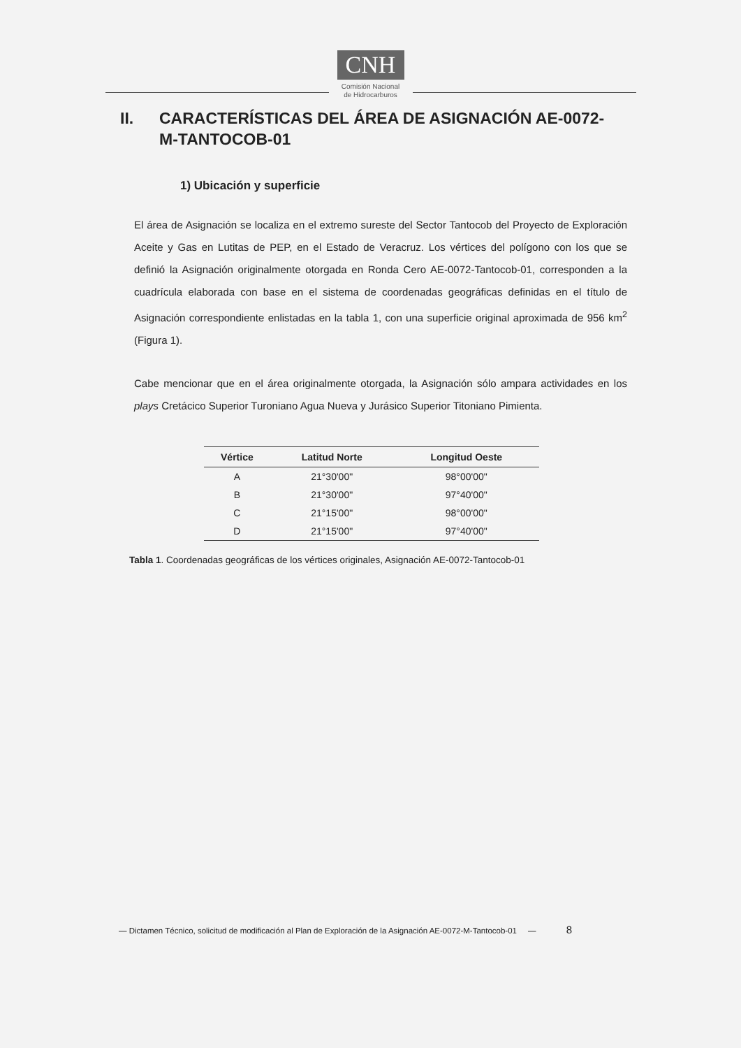CNH
Comisión Nacional
de Hidrocarburos
II. CARACTERÍSTICAS DEL ÁREA DE ASIGNACIÓN AE-0072-
M-TANTOCOB-01
1) Ubicación y superficie
El área de Asignación se localiza en el extremo sureste del Sector Tantocob del Proyecto de Exploración Aceite y Gas en Lutitas de PEP, en el Estado de Veracruz. Los vértices del polígono con los que se definió la Asignación originalmente otorgada en Ronda Cero AE-0072-Tantocob-01, corresponden a la cuadrícula elaborada con base en el sistema de coordenadas geográficas definidas en el título de Asignación correspondiente enlistadas en la tabla 1, con una superficie original aproximada de 956 km<sup>2</sup> (Figura 1).
Cabe mencionar que en el área originalmente otorgada, la Asignación sólo ampara actividades en los plays Cretácico Superior Turoniano Agua Nueva y Jurásico Superior Titoniano Pimienta.
| Vértice | Latitud Norte | Longitud Oeste |
| --- | --- | --- |
| A | 21°30'00" | 98°00'00" |
| B | 21°30'00" | 97°40'00" |
| C | 21°15'00" | 98°00'00" |
| D | 21°15'00" | 97°40'00" |
Tabla 1. Coordenadas geográficas de los vértices originales, Asignación AE-0072-Tantocob-01
— Dictamen Técnico, solicitud de modificación al Plan de Exploración de la Asignación AE-0072-M-Tantocob-01 — 8